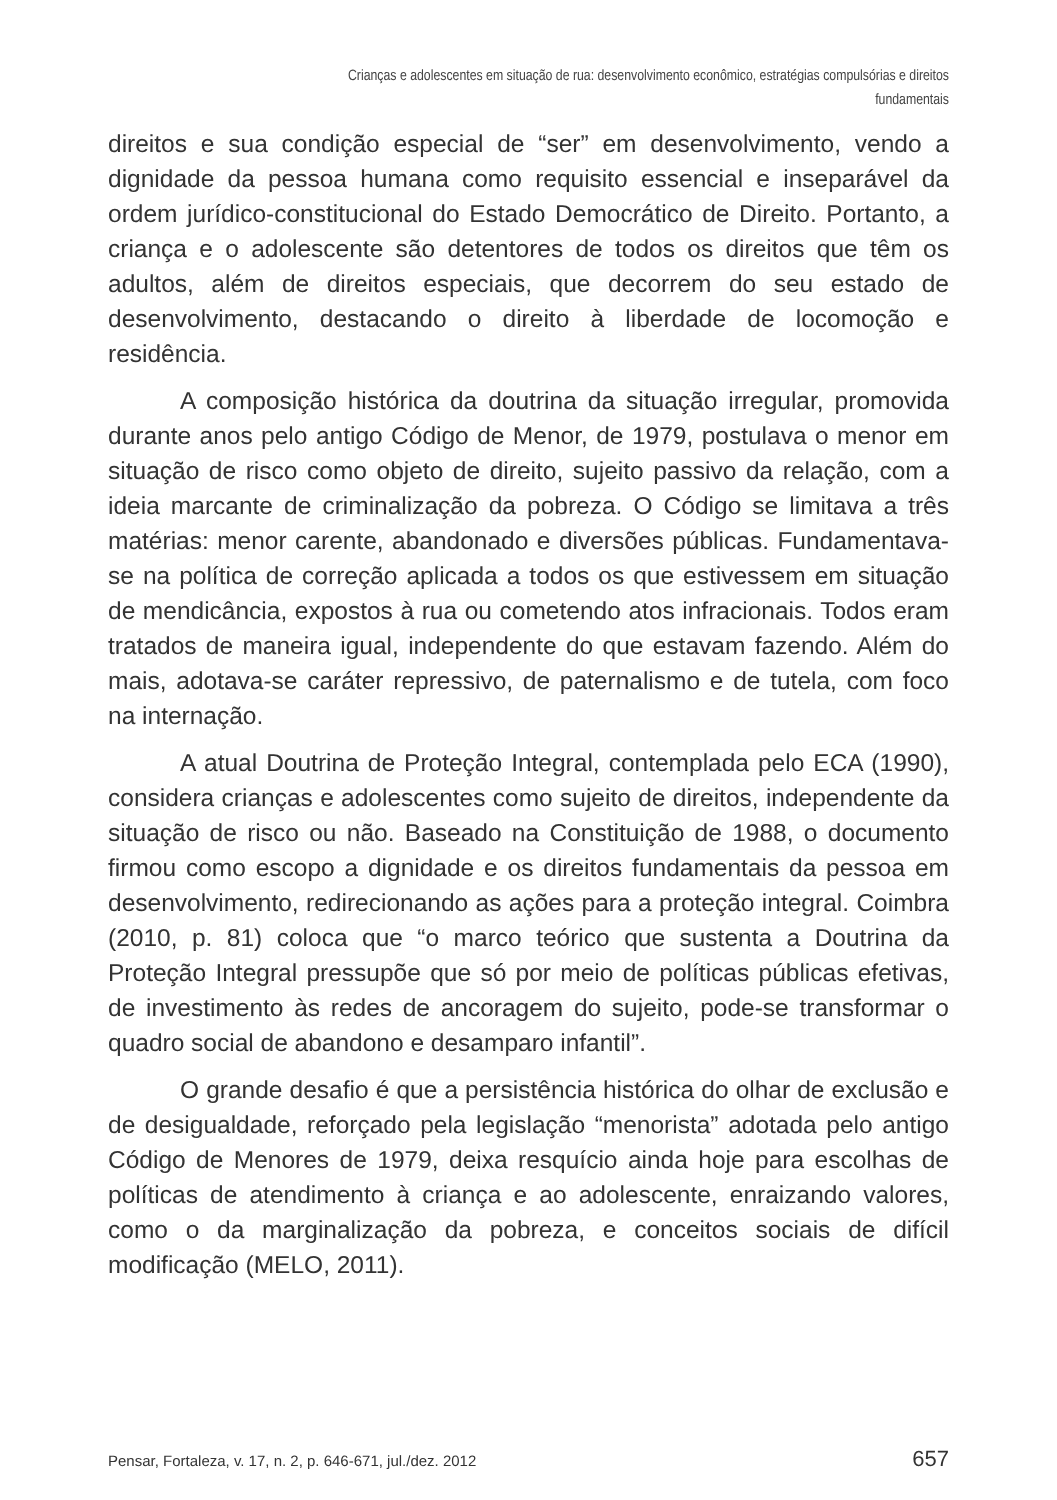Crianças e adolescentes em situação de rua: desenvolvimento econômico, estratégias compulsórias e direitos
fundamentais
direitos e sua condição especial de “ser” em desenvolvimento, vendo a dignidade da pessoa humana como requisito essencial e inseparável da ordem jurídico-constitucional do Estado Democrático de Direito. Portanto, a criança e o adolescente são detentores de todos os direitos que têm os adultos, além de direitos especiais, que decorrem do seu estado de desenvolvimento, destacando o direito à liberdade de locomoção e residência.
A composição histórica da doutrina da situação irregular, promovida durante anos pelo antigo Código de Menor, de 1979, postulava o menor em situação de risco como objeto de direito, sujeito passivo da relação, com a ideia marcante de criminalização da pobreza. O Código se limitava a três matérias: menor carente, abandonado e diversões públicas. Fundamentava-se na política de correção aplicada a todos os que estivessem em situação de mendicância, expostos à rua ou cometendo atos infracionais. Todos eram tratados de maneira igual, independente do que estavam fazendo. Além do mais, adotava-se caráter repressivo, de paternalismo e de tutela, com foco na internação.
A atual Doutrina de Proteção Integral, contemplada pelo ECA (1990), considera crianças e adolescentes como sujeito de direitos, independente da situação de risco ou não. Baseado na Constituição de 1988, o documento firmou como escopo a dignidade e os direitos fundamentais da pessoa em desenvolvimento, redirecionando as ações para a proteção integral. Coimbra (2010, p. 81) coloca que “o marco teórico que sustenta a Doutrina da Proteção Integral pressupõe que só por meio de políticas públicas efetivas, de investimento às redes de ancoragem do sujeito, pode-se transformar o quadro social de abandono e desamparo infantil”.
O grande desafio é que a persistência histórica do olhar de exclusão e de desigualdade, reforçado pela legislação “menorista” adotada pelo antigo Código de Menores de 1979, deixa resquício ainda hoje para escolhas de políticas de atendimento à criança e ao adolescente, enraizando valores, como o da marginalização da pobreza, e conceitos sociais de difícil modificação (MELO, 2011).
Pensar, Fortaleza, v. 17, n. 2, p. 646-671, jul./dez. 2012 657